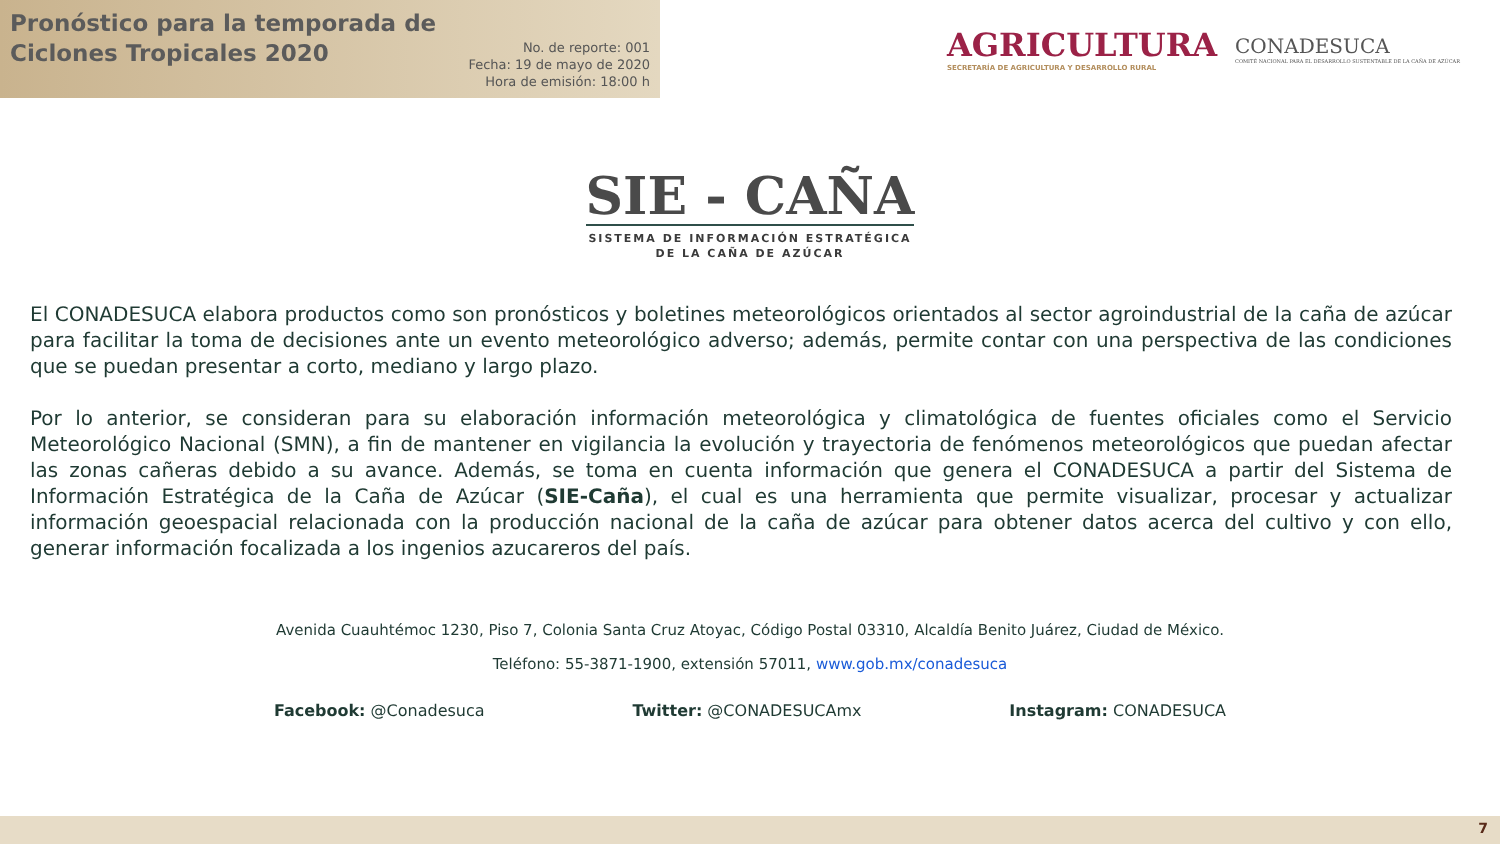Pronóstico para la temporada de
Ciclones Tropicales 2020
No. de reporte: 001
Fecha: 19 de mayo de 2020
Hora de emisión: 18:00 h
AGRICULTURA
SECRETARÍA DE AGRICULTURA Y DESARROLLO RURAL
CONADESUCA
COMITÉ NACIONAL PARA EL DESARROLLO SUSTENTABLE DE LA CAÑA DE AZÚCAR
SIE - CAÑA
SISTEMA DE INFORMACIÓN ESTRATÉGICA
DE LA CAÑA DE AZÚCAR
El CONADESUCA elabora productos como son pronósticos y boletines meteorológicos orientados al sector agroindustrial de la caña de azúcar para facilitar la toma de decisiones ante un evento meteorológico adverso; además, permite contar con una perspectiva de las condiciones que se puedan presentar a corto, mediano y largo plazo.
Por lo anterior, se consideran para su elaboración información meteorológica y climatológica de fuentes oficiales como el Servicio Meteorológico Nacional (SMN), a fin de mantener en vigilancia la evolución y trayectoria de fenómenos meteorológicos que puedan afectar las zonas cañeras debido a su avance. Además, se toma en cuenta información que genera el CONADESUCA a partir del Sistema de Información Estratégica de la Caña de Azúcar (SIE-Caña), el cual es una herramienta que permite visualizar, procesar y actualizar información geoespacial relacionada con la producción nacional de la caña de azúcar para obtener datos acerca del cultivo y con ello, generar información focalizada a los ingenios azucareros del país.
Avenida Cuauhtémoc 1230, Piso 7, Colonia Santa Cruz Atoyac, Código Postal 03310, Alcaldía Benito Juárez, Ciudad de México.
Teléfono: 55-3871-1900, extensión 57011, www.gob.mx/conadesuca
Facebook: @Conadesuca Twitter: @CONADESUCAmx Instagram: CONADESUCA
7